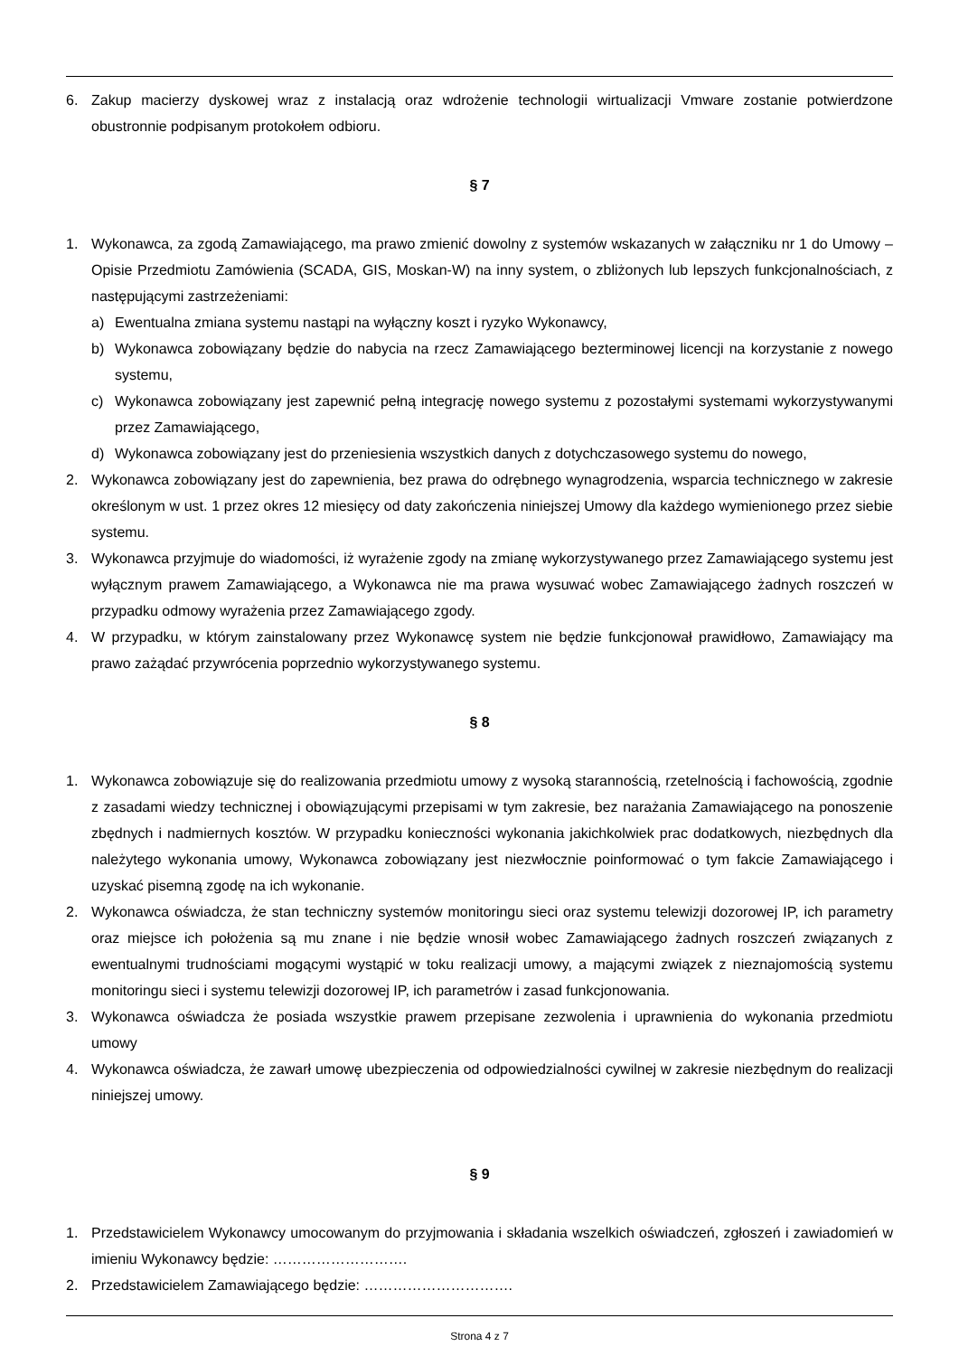6. Zakup macierzy dyskowej wraz z instalacją oraz wdrożenie technologii wirtualizacji Vmware zostanie potwierdzone obustronnie podpisanym protokołem odbioru.
§ 7
1. Wykonawca, za zgodą Zamawiającego, ma prawo zmienić dowolny z systemów wskazanych w załączniku nr 1 do Umowy – Opisie Przedmiotu Zamówienia (SCADA, GIS, Moskan-W) na inny system, o zbliżonych lub lepszych funkcjonalnościach, z następującymi zastrzeżeniami:
a) Ewentualna zmiana systemu nastąpi na wyłączny koszt i ryzyko Wykonawcy,
b) Wykonawca zobowiązany będzie do nabycia na rzecz Zamawiającego bezterminowej licencji na korzystanie z nowego systemu,
c) Wykonawca zobowiązany jest zapewnić pełną integrację nowego systemu z pozostałymi systemami wykorzystywanymi przez Zamawiającego,
d) Wykonawca zobowiązany jest do przeniesienia wszystkich danych z dotychczasowego systemu do nowego,
2. Wykonawca zobowiązany jest do zapewnienia, bez prawa do odrębnego wynagrodzenia, wsparcia technicznego w zakresie określonym w ust. 1 przez okres 12 miesięcy od daty zakończenia niniejszej Umowy dla każdego wymienionego przez siebie systemu.
3. Wykonawca przyjmuje do wiadomości, iż wyrażenie zgody na zmianę wykorzystywanego przez Zamawiającego systemu jest wyłącznym prawem Zamawiającego, a Wykonawca nie ma prawa wysuwać wobec Zamawiającego żadnych roszczeń w przypadku odmowy wyrażenia przez Zamawiającego zgody.
4. W przypadku, w którym zainstalowany przez Wykonawcę system nie będzie funkcjonował prawidłowo, Zamawiający ma prawo zażądać przywrócenia poprzednio wykorzystywanego systemu.
§ 8
1. Wykonawca zobowiązuje się do realizowania przedmiotu umowy z wysoką starannością, rzetelnością i fachowością, zgodnie z zasadami wiedzy technicznej i obowiązującymi przepisami w tym zakresie, bez narażania Zamawiającego na ponoszenie zbędnych i nadmiernych kosztów. W przypadku konieczności wykonania jakichkolwiek prac dodatkowych, niezbędnych dla należytego wykonania umowy, Wykonawca zobowiązany jest niezwłocznie poinformować o tym fakcie Zamawiającego i uzyskać pisemną zgodę na ich wykonanie.
2. Wykonawca oświadcza, że stan techniczny systemów monitoringu sieci oraz systemu telewizji dozorowej IP, ich parametry oraz miejsce ich położenia są mu znane i nie będzie wnosił wobec Zamawiającego żadnych roszczeń związanych z ewentualnymi trudnościami mogącymi wystąpić w toku realizacji umowy, a mającymi związek z nieznajomością systemu monitoringu sieci i systemu telewizji dozorowej IP, ich parametrów i zasad funkcjonowania.
3. Wykonawca oświadcza że posiada wszystkie prawem przepisane zezwolenia i uprawnienia do wykonania przedmiotu umowy
4. Wykonawca oświadcza, że zawarł umowę ubezpieczenia od odpowiedzialności cywilnej w zakresie niezbędnym do realizacji niniejszej umowy.
§ 9
1. Przedstawicielem Wykonawcy umocowanym do przyjmowania i składania wszelkich oświadczeń, zgłoszeń i zawiadomień w imieniu Wykonawcy będzie: ……………………….
2. Przedstawicielem Zamawiającego będzie: ………………………….
Strona 4 z 7